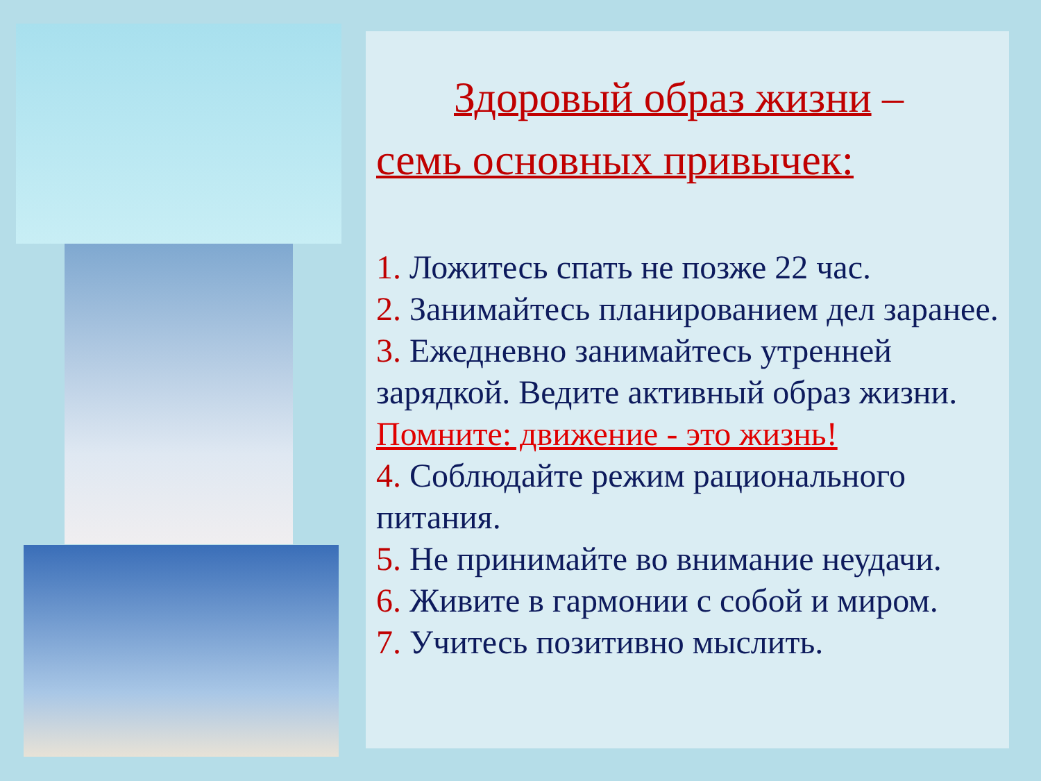Здоровый образ жизни –
семь основных привычек:
1. Ложитесь спать не позже 22 час.
2. Занимайтесь планированием дел заранее.
3. Ежедневно занимайтесь утренней зарядкой. Ведите активный образ жизни.
Помните: движение - это жизнь!
4. Соблюдайте режим рационального питания.
5. Не принимайте во внимание неудачи.
6. Живите в гармонии с собой и миром.
7. Учитесь позитивно мыслить.